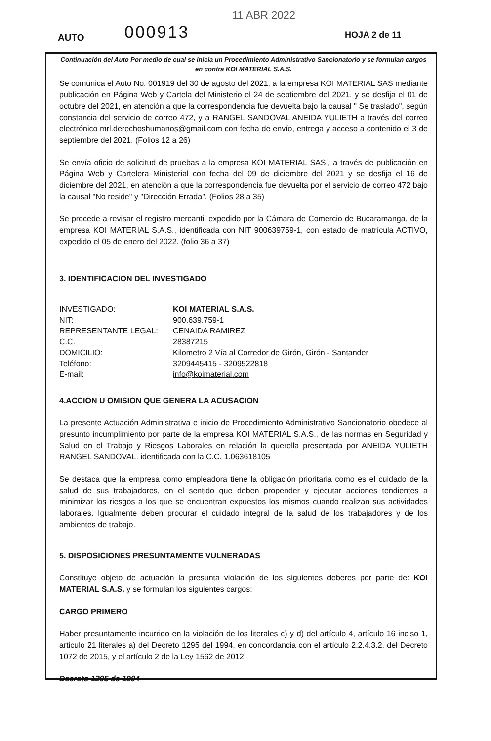AUTO 000913
11 ABR 2022
HOJA 2 de 11
Continuación del Auto Por medio de cual se inicia un Procedimiento Administrativo Sancionatorio y se formulan cargos en contra KOI MATERIAL S.A.S.
Se comunica el Auto No. 001919 del 30 de agosto del 2021, a la empresa KOI MATERIAL SAS mediante publicación en Página Web y Cartela del Ministerio el 24 de septiembre del 2021, y se desfija el 01 de octubre del 2021, en atenciòn a que la correspondencia fue devuelta bajo la causal " Se traslado", según constancia del servicio de correo 472, y a RANGEL SANDOVAL ANEIDA YULIETH a través del correo electrónico mrl.derechoshumanos@gmail.com con fecha de envío, entrega y acceso a contenido el 3 de septiembre del 2021. (Folios 12 a 26)
Se envía oficio de solicitud de pruebas a la empresa KOI MATERIAL SAS., a través de publicación en Página Web y Cartelera Ministerial con fecha del 09 de diciembre del 2021 y se desfija el 16 de diciembre del 2021, en atención a que la correspondencia fue devuelta por el servicio de correo 472 bajo la causal "No reside" y "Dirección Errada". (Folios 28 a 35)
Se procede a revisar el registro mercantil expedido por la Cámara de Comercio de Bucaramanga, de la empresa KOI MATERIAL S.A.S., identificada con NIT 900639759-1, con estado de matrícula ACTIVO, expedido el 05 de enero del 2022. (folio 36 a 37)
3. IDENTIFICACION DEL INVESTIGADO
| INVESTIGADO: | KOI MATERIAL S.A.S. |
| NIT: | 900.639.759-1 |
| REPRESENTANTE LEGAL: | CENAIDA RAMIREZ |
| C.C. | 28387215 |
| DOMICILIO: | Kilometro 2 Vía al Corredor de Girón, Girón - Santander |
| Teléfono: | 3209445415 - 3209522818 |
| E-mail: | info@koimaterial.com |
4.ACCION U OMISION QUE GENERA LA ACUSACION
La presente Actuación Administrativa e inicio de Procedimiento Administrativo Sancionatorio obedece al presunto incumplimiento por parte de la empresa KOI MATERIAL S.A.S., de las normas en Seguridad y Salud en el Trabajo y Riesgos Laborales en relación la querella presentada por ANEIDA YULIETH RANGEL SANDOVAL. identificada con la C.C. 1.063618105
Se destaca que la empresa como empleadora tiene la obligación prioritaria como es el cuidado de la salud de sus trabajadores, en el sentido que deben propender y ejecutar acciones tendientes a minimizar los riesgos a los que se encuentran expuestos los mismos cuando realizan sus actividades laborales. Igualmente deben procurar el cuidado integral de la salud de los trabajadores y de los ambientes de trabajo.
5. DISPOSICIONES PRESUNTAMENTE VULNERADAS
Constituye objeto de actuación la presunta violación de los siguientes deberes por parte de: KOI MATERIAL S.A.S. y se formulan los siguientes cargos:
CARGO PRIMERO
Haber presuntamente incurrido en la violación de los literales c) y d) del artículo 4, artículo 16 inciso 1, articulo 21 literales a) del Decreto 1295 del 1994, en concordancia con el artículo 2.2.4.3.2. del Decreto 1072 de 2015, y el artículo 2 de la Ley 1562 de 2012.
Decreto 1295 de 1994